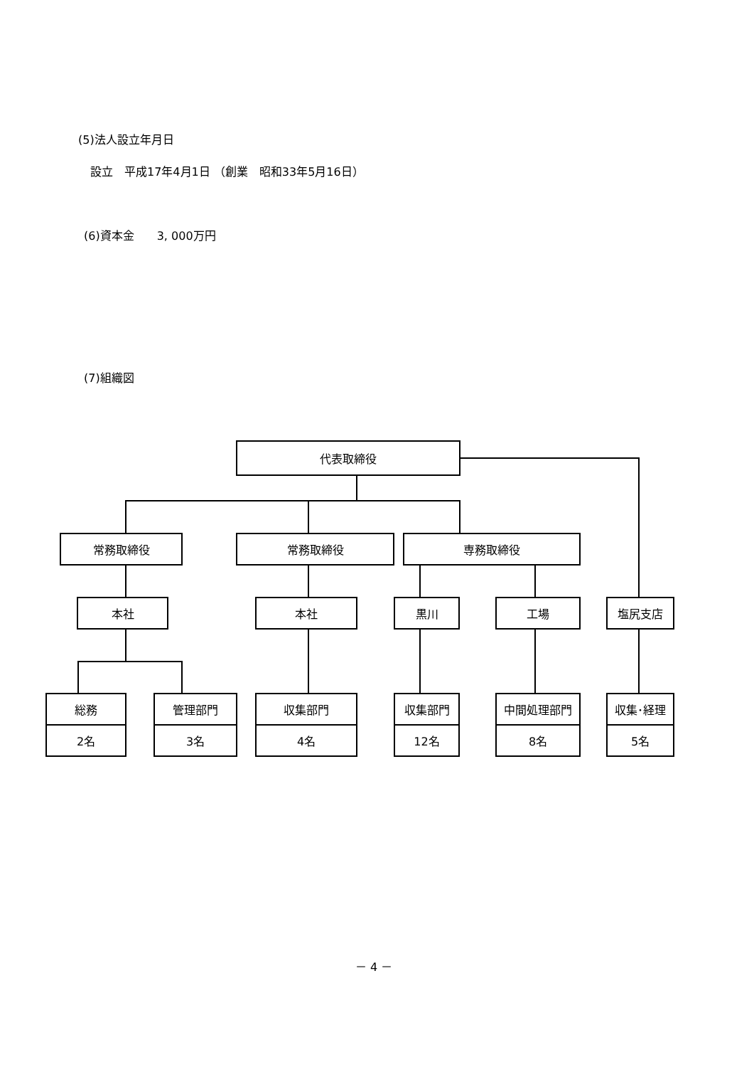(5)法人設立年月日
設立　平成17年4月1日 （創業　昭和33年5月16日）
(6)資本金　　3, 000万円
(7)組織図
代表取締役
常務取締役 常務取締役 専務取締役
本社 本社 黒川 工場 塩尻支店
総務
2名
管理部門
3名
収集部門
4名
収集部門
12名
中間処理部門
8名
収集･経理
5名
－ 4 －